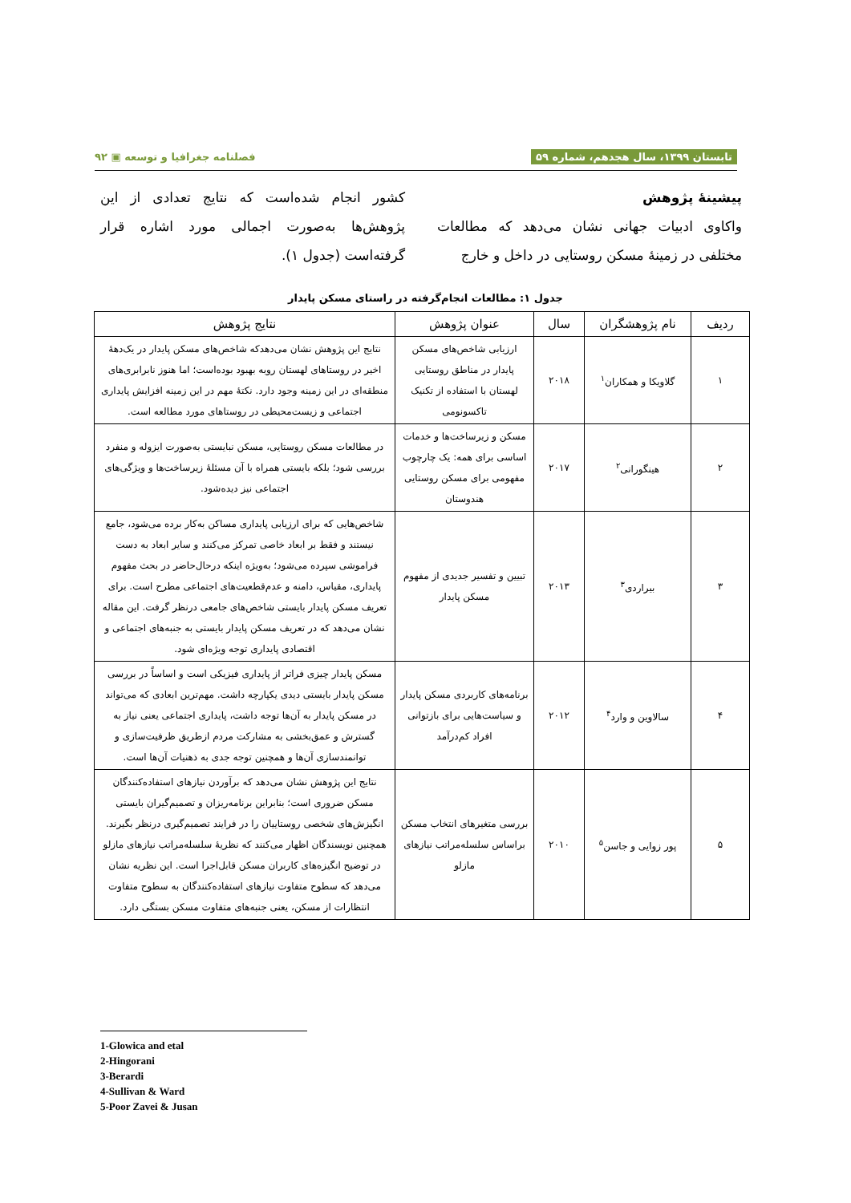تابستان ۱۳۹۹، سال هجدهم، شماره ۵۹ فصلنامه جغرافیا و توسعه ▣ ۹۲
پیشینهٔ پژوهش
واکاوی ادبیات جهانی نشان می‌دهد که مطالعات مختلفی در زمینهٔ مسکن روستایی در داخل و خارج
کشور انجام شده‌است که نتایج تعدادی از این پژوهش‌ها به‌صورت اجمالی مورد اشاره قرار گرفته‌است (جدول ۱).
جدول ۱: مطالعات انجام‌گرفته در راستای مسکن پایدار
| ردیف | نام پژوهشگران | سال | عنوان پژوهش | نتایج پژوهش |
| --- | --- | --- | --- | --- |
| ۱ | گلاویکا و همکاران<sup>۱</sup> | ۲۰۱۸ | ارزیابی شاخص‌های مسکن پایدار در مناطق روستایی لهستان با استفاده از تکنیک تاکسونومی | نتایج این پژوهش نشان می‌دهدکه شاخص‌های مسکن پایدار در یک‌دههٔ اخیر در روستاهای لهستان روبه بهبود بوده‌است؛ اما هنوز نابرابری‌های منطقه‌ای در این زمینه وجود دارد. نکتهٔ مهم در این زمینه افزایش پایداری اجتماعی و زیست‌محیطی در روستاهای مورد مطالعه است. |
| ۲ | هینگورانی<sup>۲</sup> | ۲۰۱۷ | مسکن و زیرساخت‌ها و خدمات اساسی برای همه: یک چارچوب مفهومی برای مسکن روستایی هندوستان | در مطالعات مسکن روستایی، مسکن نبایستی به‌صورت ایزوله و منفرد بررسی شود؛ بلکه بایستی همراه با آن مسئلهٔ زیرساخت‌ها و ویژگی‌های اجتماعی نیز دیده‌شود. |
| ۳ | بیراردی<sup>۳</sup> | ۲۰۱۳ | تبیین و تفسیر جدیدی از مفهوم مسکن پایدار | شاخص‌هایی که برای ارزیابی پایداری مساکن به‌کار برده می‌شود، جامع نیستند و فقط بر ابعاد خاصی تمرکز می‌کنند و سایر ابعاد به دست فراموشی سپرده می‌شود؛ به‌ویژه اینکه درحال‌حاضر در بحث مفهوم پایداری، مقیاس، دامنه و عدم‌قطعیت‌های اجتماعی مطرح است. برای تعریف مسکن پایدار بایستی شاخص‌های جامعی درنظر گرفت. این مقاله نشان می‌دهد که در تعریف مسکن پایدار بایستی به جنبه‌های اجتماعی و اقتصادی پایداری توجه ویژه‌ای شود. |
| ۴ | سالاوین و وارد<sup>۴</sup> | ۲۰۱۲ | برنامه‌های کاربردی مسکن پایدار و سیاست‌هایی برای بازتوانی افراد کم‌درآمد | مسکن پایدار چیزی فراتر از پایداری فیزیکی است و اساساً در بررسی مسکن پایدار بایستی دیدی یکپارچه داشت. مهم‌ترین ابعادی که می‌تواند در مسکن پایدار به آن‌ها توجه داشت، پایداری اجتماعی یعنی نیاز به گسترش و عمق‌بخشی به مشارکت مردم ازطریق ظرفیت‌سازی و توانمندسازی آن‌ها و همچنین توجه جدی به ذهنیات آن‌ها است. |
| ۵ | پور زوایی و جاسن<sup>۵</sup> | ۲۰۱۰ | بررسی متغیرهای انتخاب مسکن براساس سلسله‌مراتب نیازهای مازلو | نتایج این پژوهش نشان می‌دهد که برآوردن نیازهای استفاده‌کنندگان مسکن ضروری است؛ بنابراین برنامه‌ریزان و تصمیم‌گیران بایستی انگیزش‌های شخصی روستاییان را در فرایند تصمیم‌گیری درنظر بگیرند. همچنین نویسندگان اظهار می‌کنند که نظریهٔ سلسله‌مراتب نیازهای مازلو در توضیح انگیزه‌های کاربران مسکن قابل‌اجرا است. این نظریه نشان می‌دهد که سطوح متفاوت نیازهای استفاده‌کنندگان به سطوح متفاوت انتظارات از مسکن، یعنی جنبه‌های متفاوت مسکن بستگی دارد. |
1-Glowica and etal
2-Hingorani
3-Berardi
4-Sullivan & Ward
5-Poor Zavei & Jusan